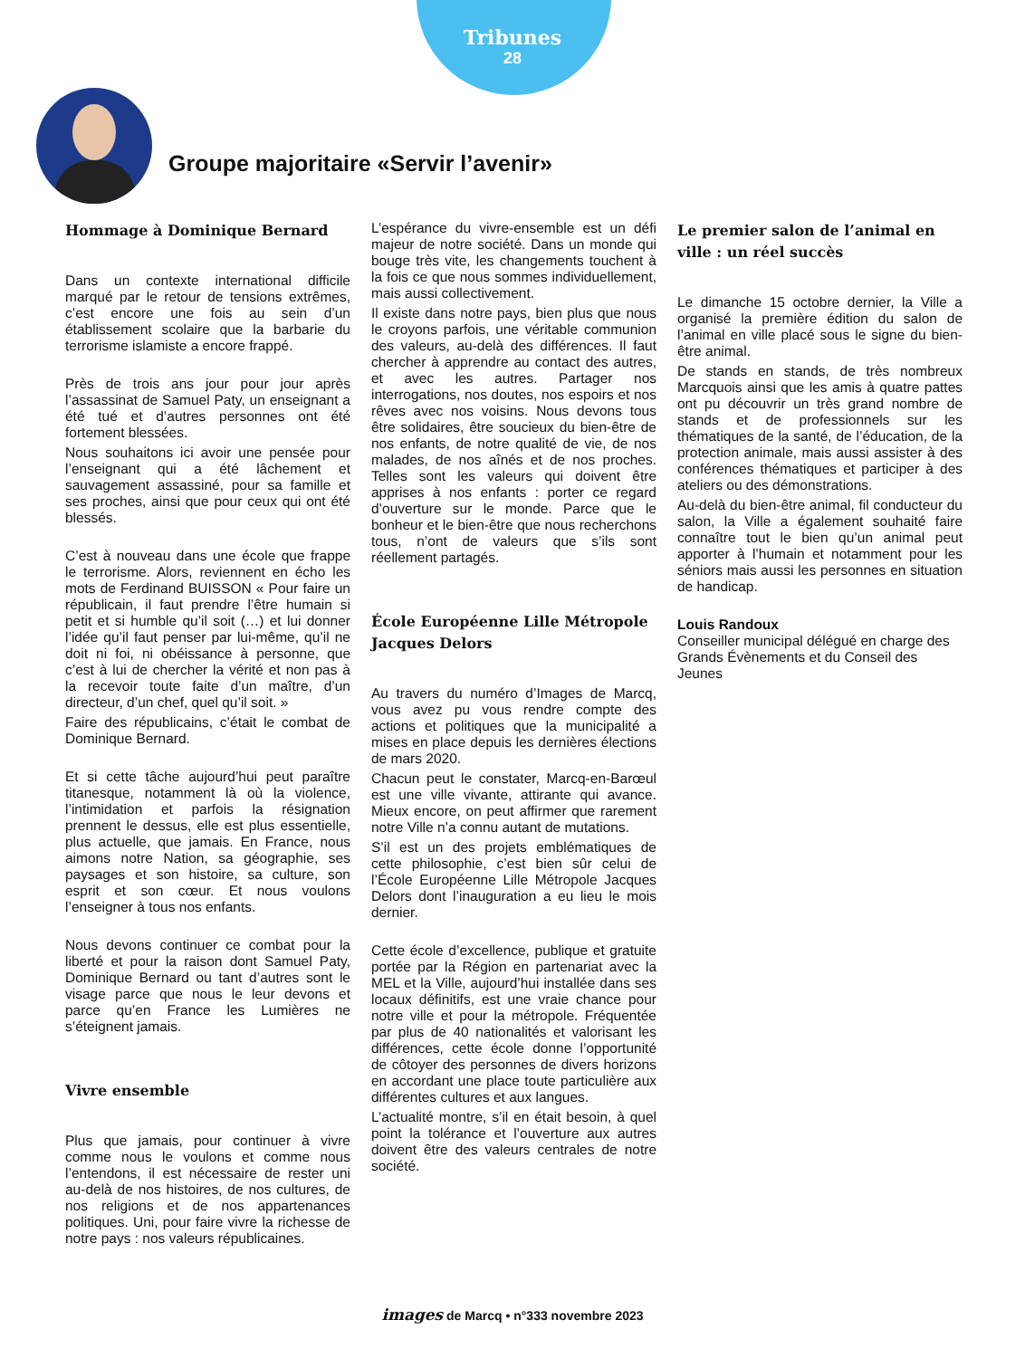Tribunes
28
Groupe majoritaire «Servir l’avenir»
Hommage à Dominique Bernard
Dans un contexte international difficile marqué par le retour de tensions extrêmes, c’est encore une fois au sein d’un établissement scolaire que la barbarie du terrorisme islamiste a encore frappé.
Près de trois ans jour pour jour après l’assassinat de Samuel Paty, un enseignant a été tué et d’autres personnes ont été fortement blessées.
Nous souhaitons ici avoir une pensée pour l’enseignant qui a été lâchement et sauvagement assassiné, pour sa famille et ses proches, ainsi que pour ceux qui ont été blessés.
C’est à nouveau dans une école que frappe le terrorisme. Alors, reviennent en écho les mots de Ferdinand BUISSON « Pour faire un républicain, il faut prendre l’être humain si petit et si humble qu’il soit (…) et lui donner l’idée qu’il faut penser par lui-même, qu’il ne doit ni foi, ni obéissance à personne, que c’est à lui de chercher la vérité et non pas à la recevoir toute faite d’un maître, d’un directeur, d’un chef, quel qu’il soit. »
Faire des républicains, c’était le combat de Dominique Bernard.
Et si cette tâche aujourd’hui peut paraître titanesque, notamment là où la violence, l’intimidation et parfois la résignation prennent le dessus, elle est plus essentielle, plus actuelle, que jamais. En France, nous aimons notre Nation, sa géographie, ses paysages et son histoire, sa culture, son esprit et son cœur. Et nous voulons l’enseigner à tous nos enfants.
Nous devons continuer ce combat pour la liberté et pour la raison dont Samuel Paty, Dominique Bernard ou tant d’autres sont le visage parce que nous le leur devons et parce qu’en France les Lumières ne s’éteignent jamais.
Vivre ensemble
Plus que jamais, pour continuer à vivre comme nous le voulons et comme nous l’entendons, il est nécessaire de rester uni au-delà de nos histoires, de nos cultures, de nos religions et de nos appartenances politiques. Uni, pour faire vivre la richesse de notre pays : nos valeurs républicaines.
L’espérance du vivre-ensemble est un défi majeur de notre société. Dans un monde qui bouge très vite, les changements touchent à la fois ce que nous sommes individuellement, mais aussi collectivement.
Il existe dans notre pays, bien plus que nous le croyons parfois, une véritable communion des valeurs, au-delà des différences. Il faut chercher à apprendre au contact des autres, et avec les autres. Partager nos interrogations, nos doutes, nos espoirs et nos rêves avec nos voisins. Nous devons tous être solidaires, être soucieux du bien-être de nos enfants, de notre qualité de vie, de nos malades, de nos aînés et de nos proches. Telles sont les valeurs qui doivent être apprises à nos enfants : porter ce regard d’ouverture sur le monde. Parce que le bonheur et le bien-être que nous recherchons tous, n’ont de valeurs que s’ils sont réellement partagés.
École Européenne Lille Métropole Jacques Delors
Au travers du numéro d’Images de Marcq, vous avez pu vous rendre compte des actions et politiques que la municipalité a mises en place depuis les dernières élections de mars 2020.
Chacun peut le constater, Marcq-en-Barœul est une ville vivante, attirante qui avance. Mieux encore, on peut affirmer que rarement notre Ville n’a connu autant de mutations.
S’il est un des projets emblématiques de cette philosophie, c’est bien sûr celui de l’École Européenne Lille Métropole Jacques Delors dont l’inauguration a eu lieu le mois dernier.
Cette école d’excellence, publique et gratuite portée par la Région en partenariat avec la MEL et la Ville, aujourd’hui installée dans ses locaux définitifs, est une vraie chance pour notre ville et pour la métropole. Fréquentée par plus de 40 nationalités et valorisant les différences, cette école donne l’opportunité de côtoyer des personnes de divers horizons en accordant une place toute particulière aux différentes cultures et aux langues.
L’actualité montre, s’il en était besoin, à quel point la tolérance et l’ouverture aux autres doivent être des valeurs centrales de notre société.
Le premier salon de l’animal en ville : un réel succès
Le dimanche 15 octobre dernier, la Ville a organisé la première édition du salon de l’animal en ville placé sous le signe du bien-être animal.
De stands en stands, de très nombreux Marcquois ainsi que les amis à quatre pattes ont pu découvrir un très grand nombre de stands et de professionnels sur les thématiques de la santé, de l’éducation, de la protection animale, mais aussi assister à des conférences thématiques et participer à des ateliers ou des démonstrations.
Au-delà du bien-être animal, fil conducteur du salon, la Ville a également souhaité faire connaître tout le bien qu’un animal peut apporter à l’humain et notamment pour les séniors mais aussi les personnes en situation de handicap.
Louis Randoux
Conseiller municipal délégué en charge des Grands Évènements et du Conseil des Jeunes
images de Marcq • n°333 novembre 2023